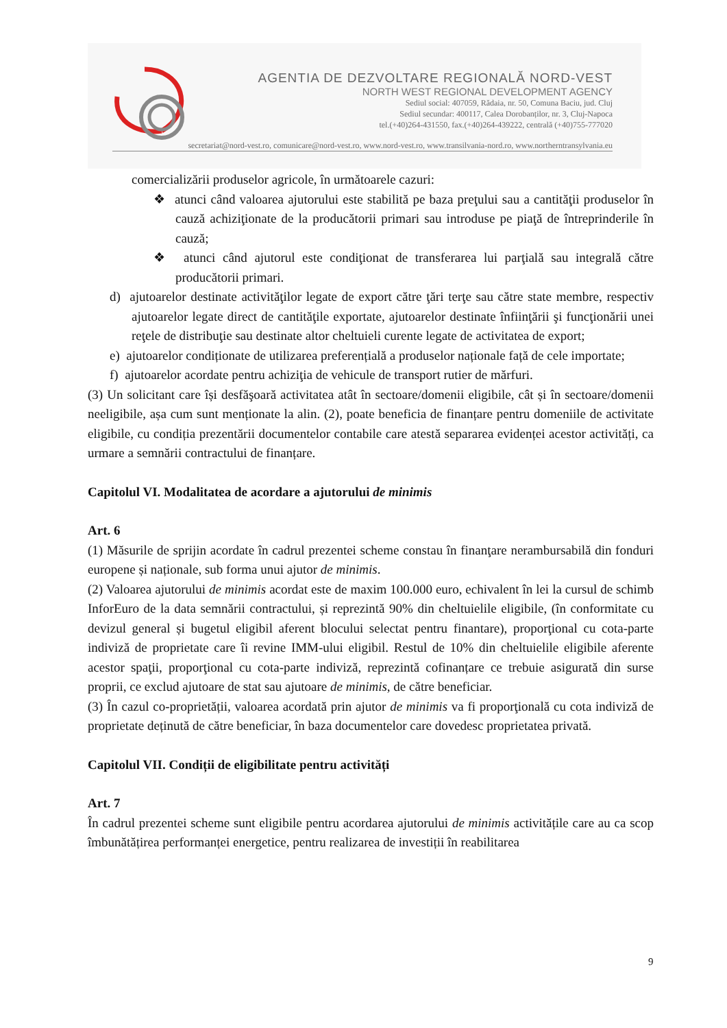AGENTIA DE DEZVOLTARE REGIONALĂ NORD-VEST
NORTH WEST REGIONAL DEVELOPMENT AGENCY
Sediul social: 407059, Rădaia, nr. 50, Comuna Baciu, jud. Cluj
Sediul secundar: 400117, Calea Dorobanților, nr. 3, Cluj-Napoca
tel.(+40)264-431550, fax.(+40)264-439222, centrală (+40)755-777020
secretariat@nord-vest.ro, comunicare@nord-vest.ro, www.nord-vest.ro, www.transilvania-nord.ro, www.northerntransylvania.eu
comercializării produselor agricole, în următoarele cazuri:
❖ atunci când valoarea ajutorului este stabilită pe baza preţului sau a cantităţii produselor în cauză achiziţionate de la producătorii primari sau introduse pe piaţă de întreprinderile în cauză;
❖ atunci când ajutorul este condiţionat de transferarea lui parţială sau integrală către producătorii primari.
d) ajutoarelor destinate activităţilor legate de export către ţări terţe sau către state membre, respectiv ajutoarelor legate direct de cantităţile exportate, ajutoarelor destinate înfiinţării şi funcţionării unei reţele de distribuţie sau destinate altor cheltuieli curente legate de activitatea de export;
e) ajutoarelor condiționate de utilizarea preferențială a produselor naționale față de cele importate;
f) ajutoarelor acordate pentru achiziţia de vehicule de transport rutier de mărfuri.
(3) Un solicitant care își desfăşoară activitatea atât în sectoare/domenii eligibile, cât și în sectoare/domenii neeligibile, așa cum sunt menționate la alin. (2), poate beneficia de finanțare pentru domeniile de activitate eligibile, cu condiția prezentării documentelor contabile care atestă separarea evidenței acestor activități, ca urmare a semnării contractului de finanțare.
Capitolul VI. Modalitatea de acordare a ajutorului de minimis
Art. 6
(1) Măsurile de sprijin acordate în cadrul prezentei scheme constau în finanţare nerambursabilă din fonduri europene și naționale, sub forma unui ajutor de minimis.
(2) Valoarea ajutorului de minimis acordat este de maxim 100.000 euro, echivalent în lei la cursul de schimb InforEuro de la data semnării contractului, și reprezintă 90% din cheltuielile eligibile, (în conformitate cu devizul general și bugetul eligibil aferent blocului selectat pentru finantare), proporţional cu cota-parte indiviză de proprietate care îi revine IMM-ului eligibil. Restul de 10% din cheltuielile eligibile aferente acestor spaţii, proporţional cu cota-parte indiviză, reprezintă cofinanțare ce trebuie asigurată din surse proprii, ce exclud ajutoare de stat sau ajutoare de minimis, de către beneficiar.
(3) În cazul co-proprietății, valoarea acordată prin ajutor de minimis va fi proporţională cu cota indiviză de proprietate deținută de către beneficiar, în baza documentelor care dovedesc proprietatea privată.
Capitolul VII. Condiții de eligibilitate pentru activități
Art. 7
În cadrul prezentei scheme sunt eligibile pentru acordarea ajutorului de minimis activitățile care au ca scop îmbunătățirea performanței energetice, pentru realizarea de investiții în reabilitarea
9